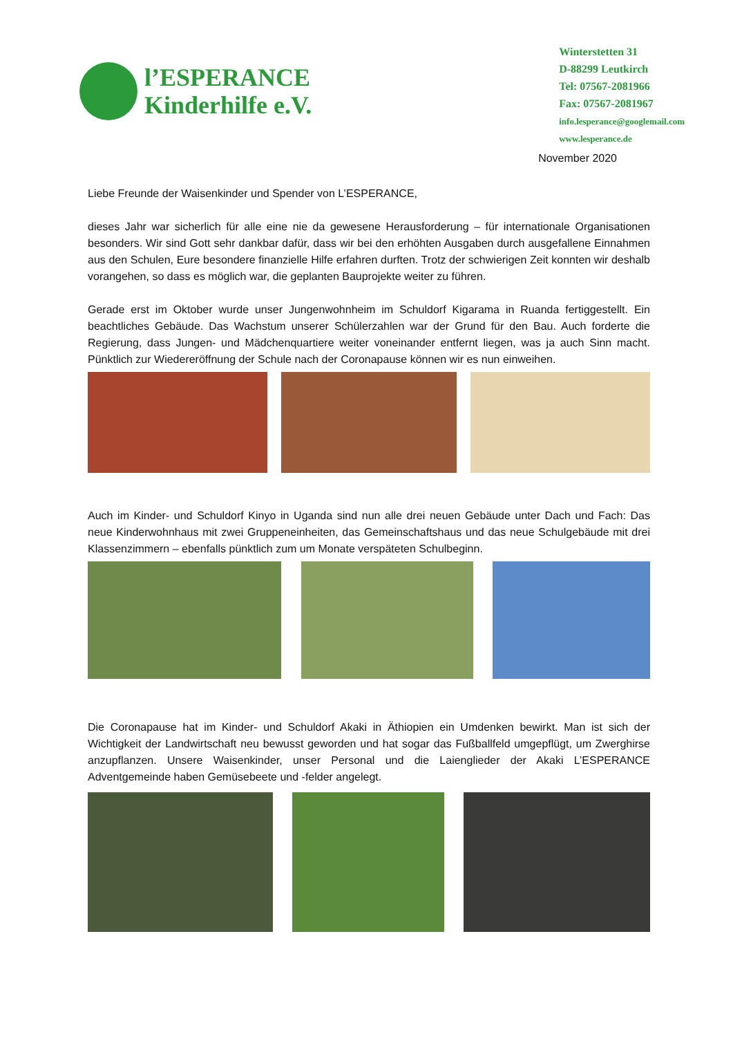l’ESPERANCE
Kinderhilfe e.V.
Winterstetten 31
D-88299 Leutkirch
Tel: 07567-2081966
Fax: 07567-2081967
info.lesperance@googlemail.com
www.lesperance.de
November 2020
Liebe Freunde der Waisenkinder und Spender von L’ESPERANCE,
dieses Jahr war sicherlich für alle eine nie da gewesene Herausforderung – für internationale Organisationen besonders. Wir sind Gott sehr dankbar dafür, dass wir bei den erhöhten Ausgaben durch ausgefallene Einnahmen aus den Schulen, Eure besondere finanzielle Hilfe erfahren durften. Trotz der schwierigen Zeit konnten wir deshalb vorangehen, so dass es möglich war, die geplanten Bauprojekte weiter zu führen.
Gerade erst im Oktober wurde unser Jungenwohnheim im Schuldorf Kigarama in Ruanda fertiggestellt. Ein beachtliches Gebäude. Das Wachstum unserer Schülerzahlen war der Grund für den Bau. Auch forderte die Regierung, dass Jungen- und Mädchenquartiere weiter voneinander entfernt liegen, was ja auch Sinn macht. Pünktlich zur Wiedereröffnung der Schule nach der Coronapause können wir es nun einweihen.
Auch im Kinder- und Schuldorf Kinyo in Uganda sind nun alle drei neuen Gebäude unter Dach und Fach: Das neue Kinderwohnhaus mit zwei Gruppeneinheiten, das Gemeinschaftshaus und das neue Schulgebäude mit drei Klassenzimmern – ebenfalls pünktlich zum um Monate verspäteten Schulbeginn.
Die Coronapause hat im Kinder- und Schuldorf Akaki in Äthiopien ein Umdenken bewirkt. Man ist sich der Wichtigkeit der Landwirtschaft neu bewusst geworden und hat sogar das Fußballfeld umgepflügt, um Zwerghirse anzupflanzen. Unsere Waisenkinder, unser Personal und die Laienglieder der Akaki L’ESPERANCE Adventgemeinde haben Gemüsebeete und -felder angelegt.